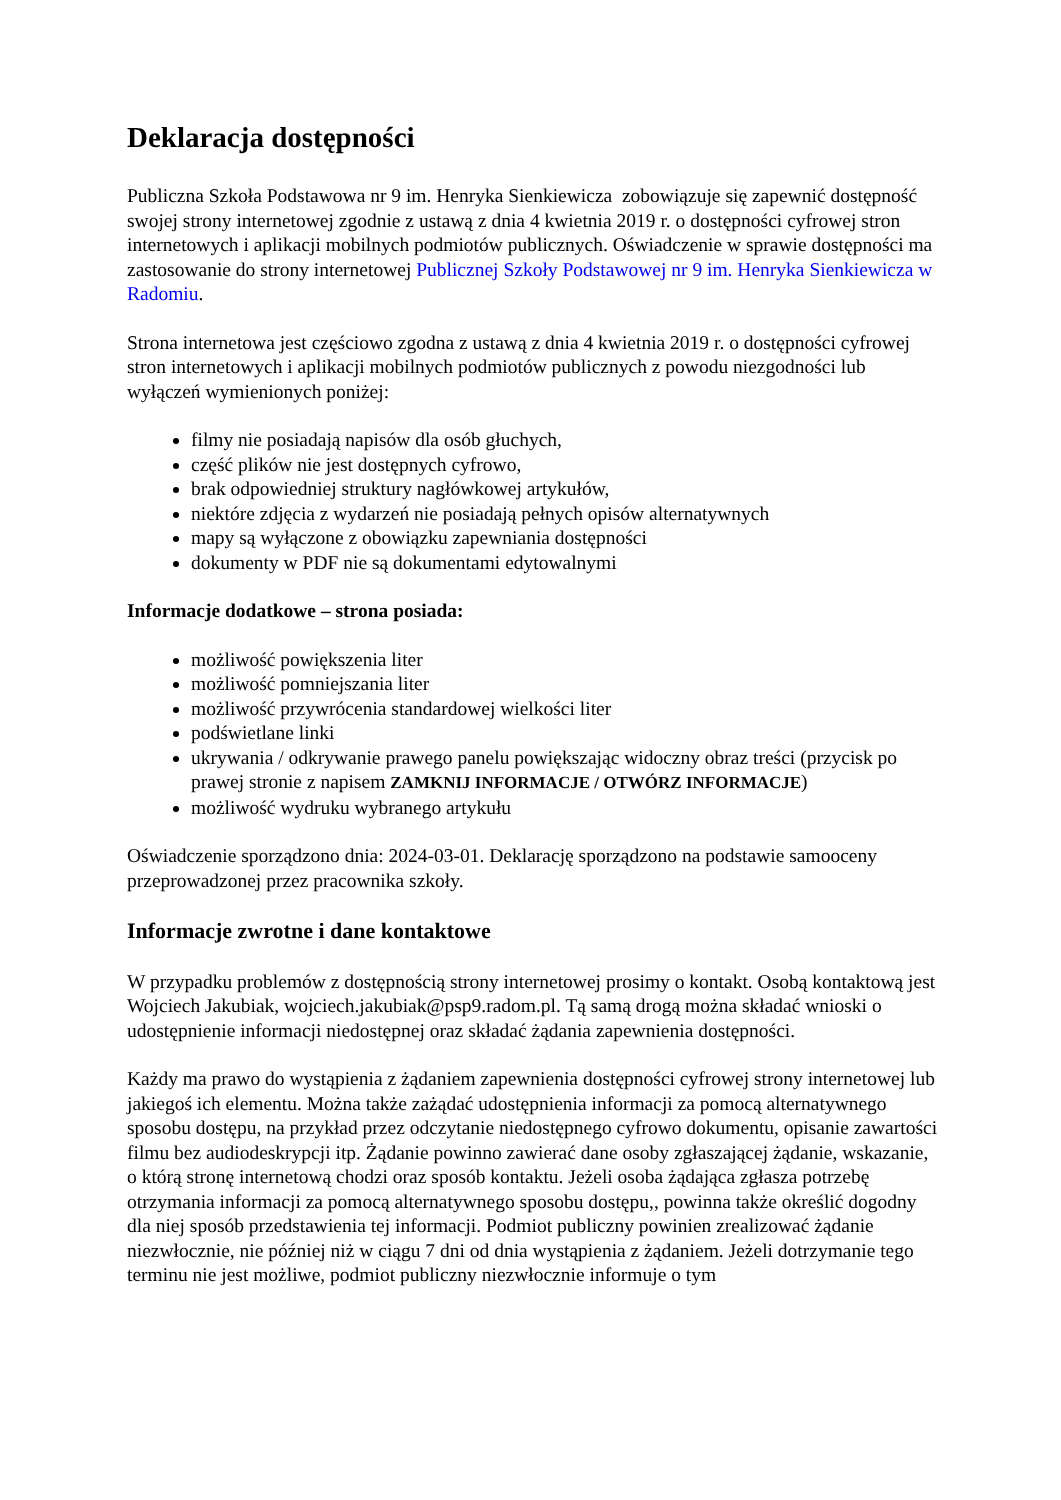Deklaracja dostępności
Publiczna Szkoła Podstawowa nr 9 im. Henryka Sienkiewicza zobowiązuje się zapewnić dostępność swojej strony internetowej zgodnie z ustawą z dnia 4 kwietnia 2019 r. o dostępności cyfrowej stron internetowych i aplikacji mobilnych podmiotów publicznych. Oświadczenie w sprawie dostępności ma zastosowanie do strony internetowej Publicznej Szkoły Podstawowej nr 9 im. Henryka Sienkiewicza w Radomiu.
Strona internetowa jest częściowo zgodna z ustawą z dnia 4 kwietnia 2019 r. o dostępności cyfrowej stron internetowych i aplikacji mobilnych podmiotów publicznych z powodu niezgodności lub wyłączeń wymienionych poniżej:
filmy nie posiadają napisów dla osób głuchych,
część plików nie jest dostępnych cyfrowo,
brak odpowiedniej struktury nagłówkowej artykułów,
niektóre zdjęcia z wydarzeń nie posiadają pełnych opisów alternatywnych
mapy są wyłączone z obowiązku zapewniania dostępności
dokumenty w PDF nie są dokumentami edytowalnymi
Informacje dodatkowe – strona posiada:
możliwość powiększenia liter
możliwość pomniejszania liter
możliwość przywrócenia standardowej wielkości liter
podświetlane linki
ukrywania / odkrywanie prawego panelu powiększając widoczny obraz treści (przycisk po prawej stronie z napisem ZAMKNIJ INFORMACJE / OTWÓRZ INFORMACJE)
możliwość wydruku wybranego artykułu
Oświadczenie sporządzono dnia: 2024-03-01. Deklarację sporządzono na podstawie samooceny przeprowadzonej przez pracownika szkoły.
Informacje zwrotne i dane kontaktowe
W przypadku problemów z dostępnością strony internetowej prosimy o kontakt. Osobą kontaktową jest Wojciech Jakubiak, wojciech.jakubiak@psp9.radom.pl. Tą samą drogą można składać wnioski o udostępnienie informacji niedostępnej oraz składać żądania zapewnienia dostępności.
Każdy ma prawo do wystąpienia z żądaniem zapewnienia dostępności cyfrowej strony internetowej lub jakiegoś ich elementu. Można także zażądać udostępnienia informacji za pomocą alternatywnego sposobu dostępu, na przykład przez odczytanie niedostępnego cyfrowo dokumentu, opisanie zawartości filmu bez audiodeskrypcji itp. Żądanie powinno zawierać dane osoby zgłaszającej żądanie, wskazanie, o którą stronę internetową chodzi oraz sposób kontaktu. Jeżeli osoba żądająca zgłasza potrzebę otrzymania informacji za pomocą alternatywnego sposobu dostępu,, powinna także określić dogodny dla niej sposób przedstawienia tej informacji. Podmiot publiczny powinien zrealizować żądanie niezwłocznie, nie później niż w ciągu 7 dni od dnia wystąpienia z żądaniem. Jeżeli dotrzymanie tego terminu nie jest możliwe, podmiot publiczny niezwłocznie informuje o tym